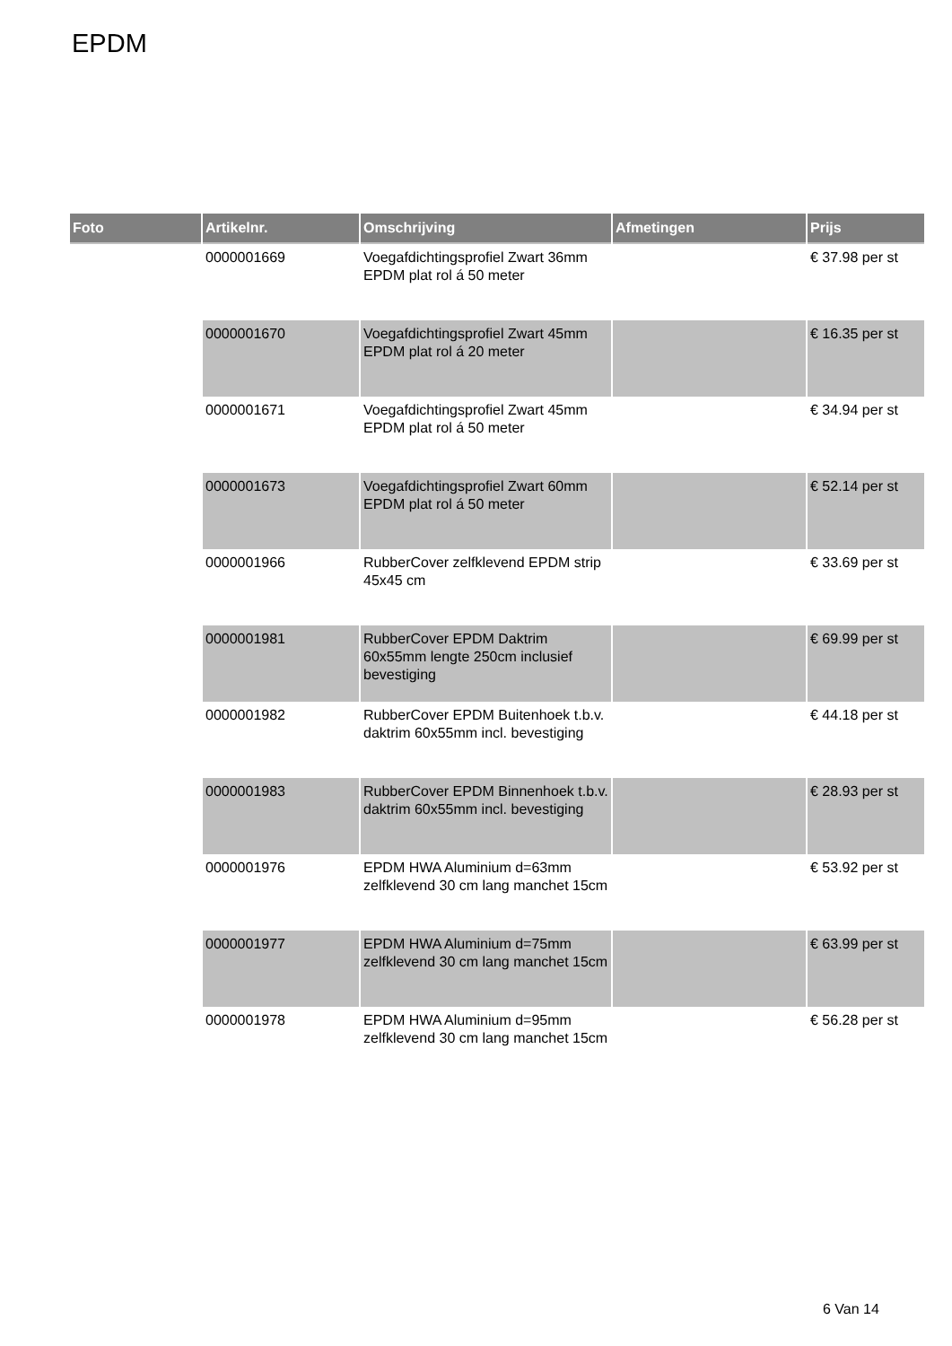EPDM
| Foto | Artikelnr. | Omschrijving | Afmetingen | Prijs |
| --- | --- | --- | --- | --- |
| | 0000001669 | Voegafdichtingsprofiel Zwart 36mm EPDM plat rol á 50 meter | | € 37.98 per st |
| | 0000001670 | Voegafdichtingsprofiel Zwart 45mm EPDM plat rol á 20 meter | | € 16.35 per st |
| | 0000001671 | Voegafdichtingsprofiel Zwart 45mm EPDM plat rol á 50 meter | | € 34.94 per st |
| | 0000001673 | Voegafdichtingsprofiel Zwart 60mm EPDM plat rol á 50 meter | | € 52.14 per st |
| | 0000001966 | RubberCover zelfklevend EPDM strip 45x45 cm | | € 33.69 per st |
| | 0000001981 | RubberCover EPDM Daktrim 60x55mm lengte 250cm inclusief bevestiging | | € 69.99 per st |
| | 0000001982 | RubberCover EPDM Buitenhoek t.b.v. daktrim 60x55mm incl. bevestiging | | € 44.18 per st |
| | 0000001983 | RubberCover EPDM Binnenhoek t.b.v. daktrim 60x55mm incl. bevestiging | | € 28.93 per st |
| | 0000001976 | EPDM HWA Aluminium d=63mm zelfklevend 30 cm lang manchet 15cm | | € 53.92 per st |
| | 0000001977 | EPDM HWA Aluminium d=75mm zelfklevend 30 cm lang manchet 15cm | | € 63.99 per st |
| | 0000001978 | EPDM HWA Aluminium d=95mm zelfklevend 30 cm lang manchet 15cm | | € 56.28 per st |
6 Van 14